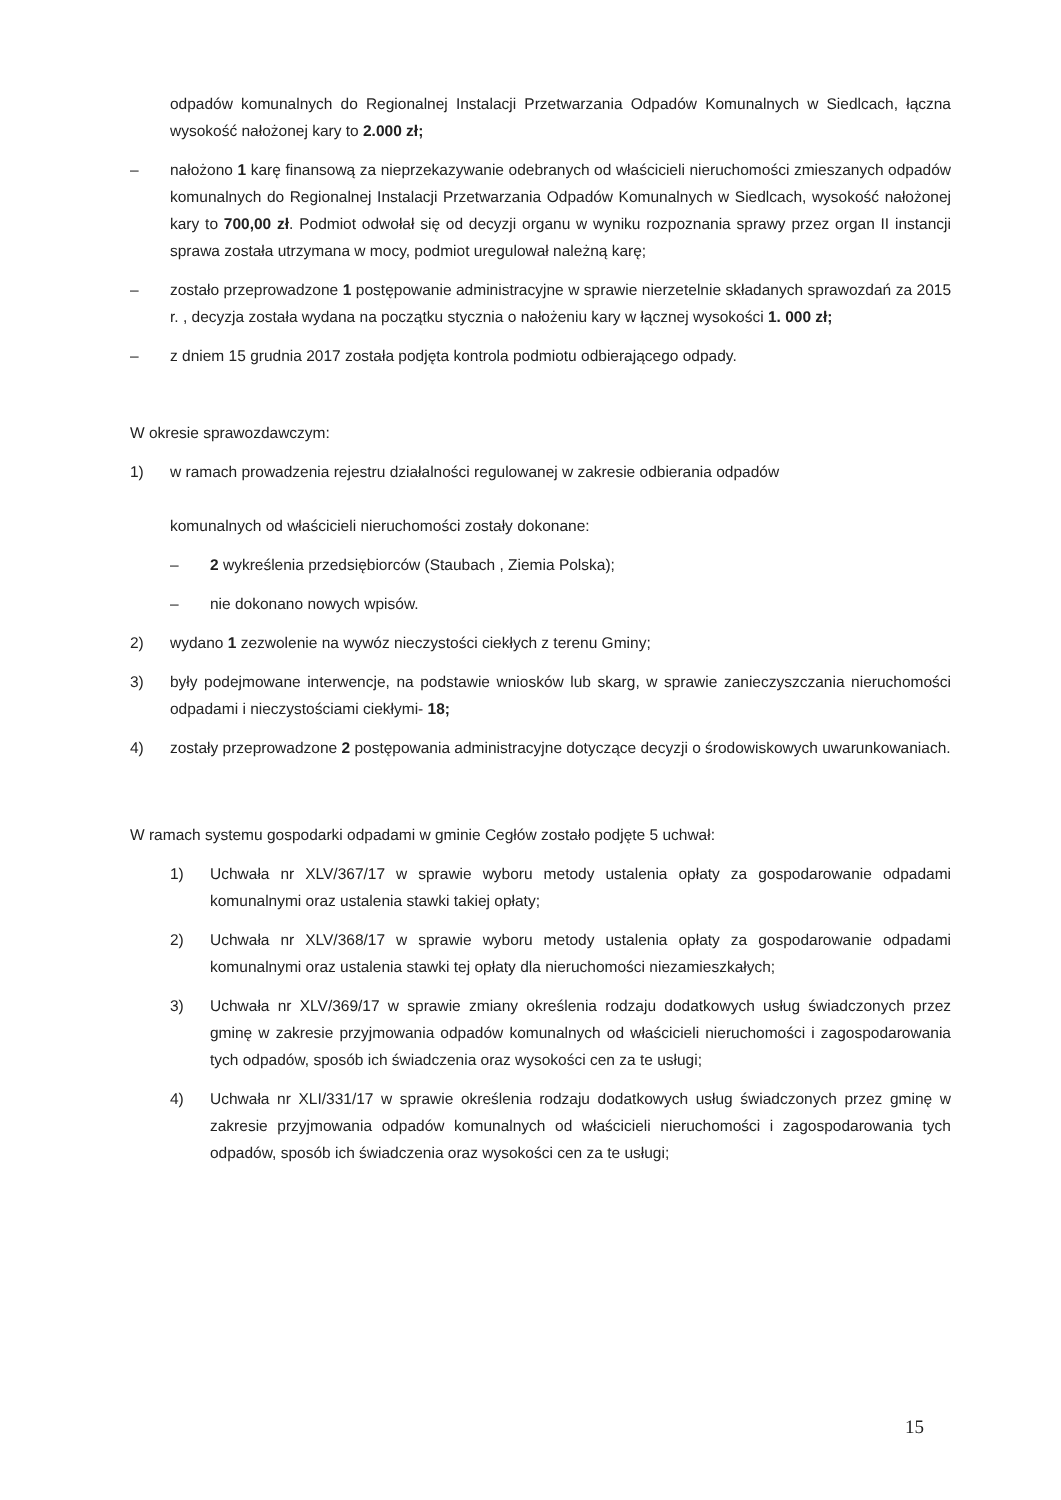odpadów komunalnych do Regionalnej Instalacji Przetwarzania Odpadów Komunalnych w Siedlcach, łączna wysokość nałożonej kary to 2.000 zł;
– nałożono 1 karę finansową za nieprzekazywanie odebranych od właścicieli nieruchomości zmieszanych odpadów komunalnych do Regionalnej Instalacji Przetwarzania Odpadów Komunalnych w Siedlcach, wysokość nałożonej kary to 700,00 zł. Podmiot odwołał się od decyzji organu w wyniku rozpoznania sprawy przez organ II instancji sprawa została utrzymana w mocy, podmiot uregulował należną karę;
– zostało przeprowadzone 1 postępowanie administracyjne w sprawie nierzetelnie składanych sprawozdań za 2015 r. , decyzja została wydana na początku stycznia o nałożeniu kary w łącznej wysokości 1. 000 zł;
– z dniem 15 grudnia 2017 została podjęta kontrola podmiotu odbierającego odpady.
W okresie sprawozdawczym:
1) w ramach prowadzenia rejestru działalności regulowanej w zakresie odbierania odpadów
komunalnych od właścicieli nieruchomości zostały dokonane:
– 2 wykreślenia przedsiębiorców (Staubach , Ziemia Polska);
– nie dokonano nowych wpisów.
2) wydano 1 zezwolenie na wywóz nieczystości ciekłych z terenu Gminy;
3) były podejmowane interwencje, na podstawie wniosków lub skarg, w sprawie zanieczyszczania nieruchomości odpadami i nieczystościami ciekłymi- 18;
4) zostały przeprowadzone 2 postępowania administracyjne dotyczące decyzji o środowiskowych uwarunkowaniach.
W ramach systemu gospodarki odpadami w gminie Cegłów zostało podjęte 5 uchwał:
1) Uchwała nr XLV/367/17 w sprawie wyboru metody ustalenia opłaty za gospodarowanie odpadami komunalnymi oraz ustalenia stawki takiej opłaty;
2) Uchwała nr XLV/368/17 w sprawie wyboru metody ustalenia opłaty za gospodarowanie odpadami komunalnymi oraz ustalenia stawki tej opłaty dla nieruchomości niezamieszkałych;
3) Uchwała nr XLV/369/17 w sprawie zmiany określenia rodzaju dodatkowych usług świadczonych przez gminę w zakresie przyjmowania odpadów komunalnych od właścicieli nieruchomości i zagospodarowania tych odpadów, sposób ich świadczenia oraz wysokości cen za te usługi;
4) Uchwała nr XLI/331/17 w sprawie określenia rodzaju dodatkowych usług świadczonych przez gminę w zakresie przyjmowania odpadów komunalnych od właścicieli nieruchomości i zagospodarowania tych odpadów, sposób ich świadczenia oraz wysokości cen za te usługi;
15